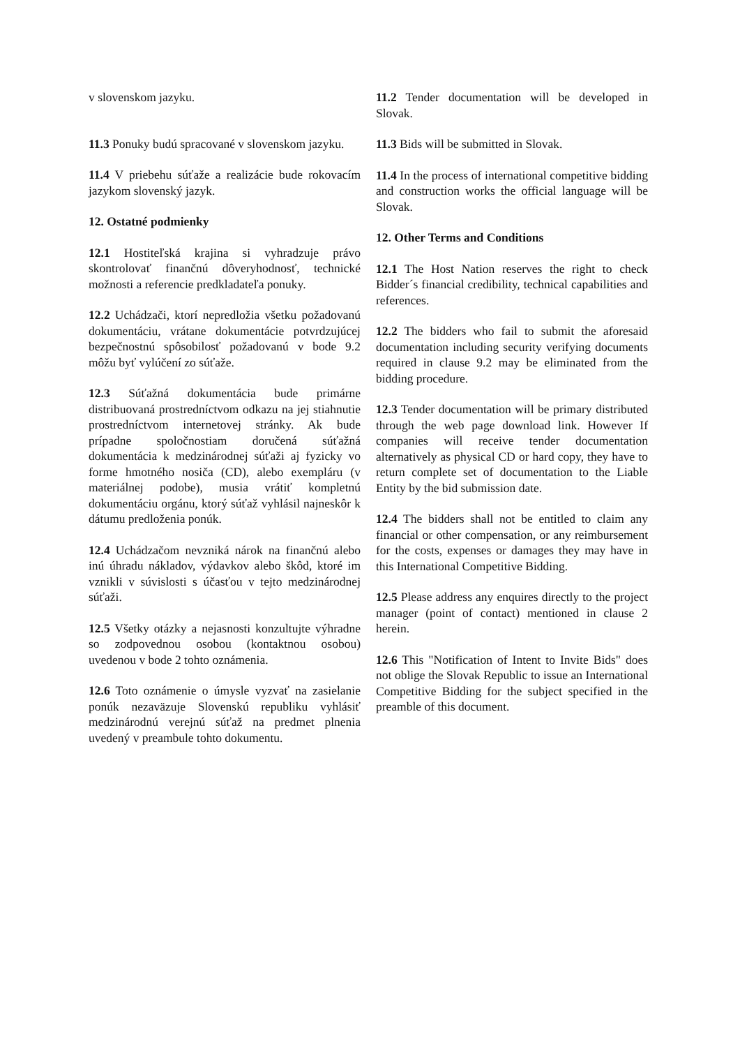v slovenskom jazyku.
11.3 Ponuky budú spracované v slovenskom jazyku.
11.4 V priebehu súťaže a realizácie bude rokovacím jazykom slovenský jazyk.
12. Ostatné podmienky
12.1 Hostiteľská krajina si vyhradzuje právo skontrolovať finančnú dôveryhodnosť, technické možnosti a referencie predkladateľa ponuky.
12.2 Uchádzači, ktorí nepredložia všetku požadovanú dokumentáciu, vrátane dokumentácie potvrdzujúcej bezpečnostnú spôsobilosť požadovanú v bode 9.2 môžu byť vylúčení zo súťaže.
12.3 Súťažná dokumentácia bude primárne distribuovaná prostredníctvom odkazu na jej stiahnutie prostredníctvom internetovej stránky. Ak bude prípadne spoločnostiam doručená súťažná dokumentácia k medzinárodnej súťaži aj fyzicky vo forme hmotného nosiča (CD), alebo exempláru (v materiálnej podobe), musia vrátiť kompletnú dokumentáciu orgánu, ktorý súťaž vyhlásil najneskôr k dátumu predloženia ponúk.
12.4 Uchádzačom nevzniká nárok na finančnú alebo inú úhradu nákladov, výdavkov alebo škôd, ktoré im vznikli v súvislosti s účasťou v tejto medzinárodnej súťaži.
12.5 Všetky otázky a nejasnosti konzultujte výhradne so zodpovednou osobou (kontaktnou osobou) uvedenou v bode 2 tohto oznámenia.
12.6 Toto oznámenie o úmysle vyzvať na zasielanie ponúk nezaväzuje Slovenskú republiku vyhlásiť medzinárodnú verejnú súťaž na predmet plnenia uvedený v preambule tohto dokumentu.
11.2 Tender documentation will be developed in Slovak.
11.3 Bids will be submitted in Slovak.
11.4 In the process of international competitive bidding and construction works the official language will be Slovak.
12. Other Terms and Conditions
12.1 The Host Nation reserves the right to check Bidder´s financial credibility, technical capabilities and references.
12.2 The bidders who fail to submit the aforesaid documentation including security verifying documents required in clause 9.2 may be eliminated from the bidding procedure.
12.3 Tender documentation will be primary distributed through the web page download link. However If companies will receive tender documentation alternatively as physical CD or hard copy, they have to return complete set of documentation to the Liable Entity by the bid submission date.
12.4 The bidders shall not be entitled to claim any financial or other compensation, or any reimbursement for the costs, expenses or damages they may have in this International Competitive Bidding.
12.5 Please address any enquires directly to the project manager (point of contact) mentioned in clause 2 herein.
12.6 This "Notification of Intent to Invite Bids" does not oblige the Slovak Republic to issue an International Competitive Bidding for the subject specified in the preamble of this document.